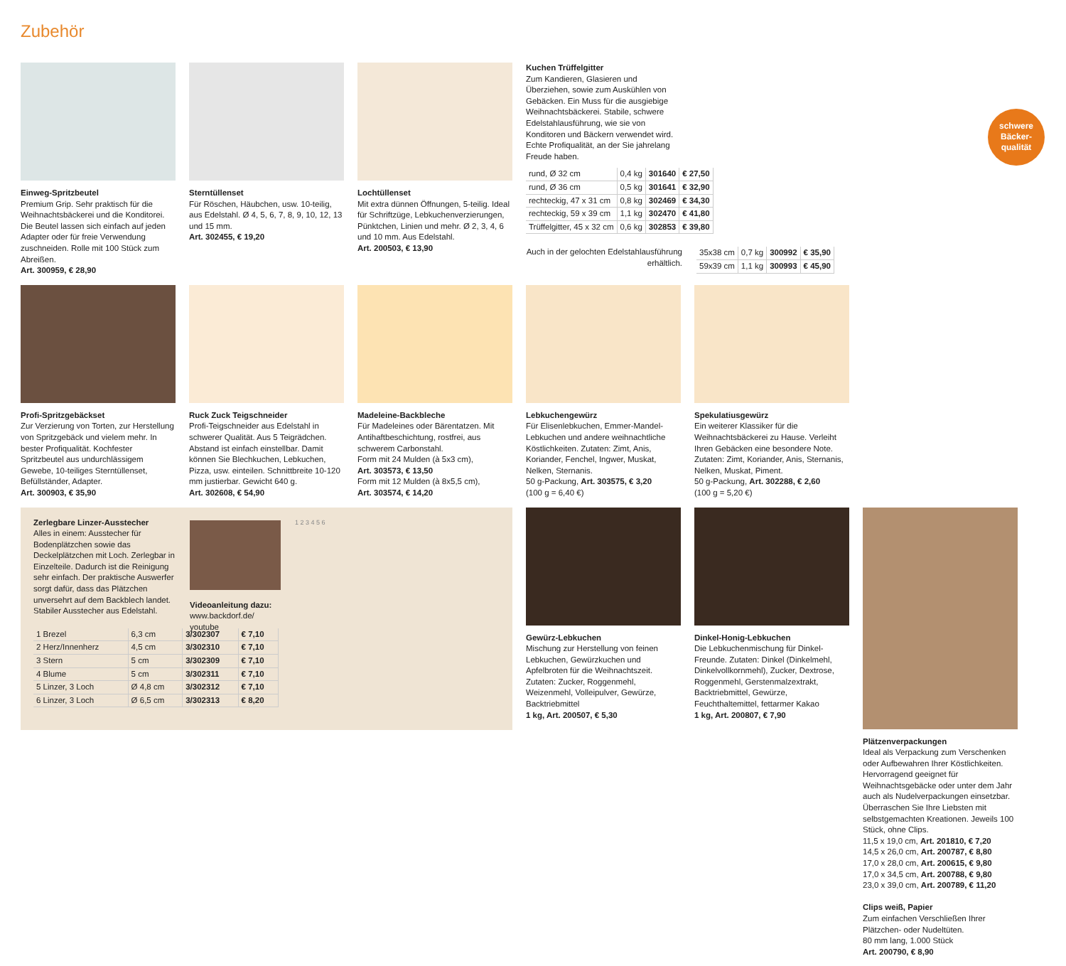Zubehör
schwere Bäcker-qualität
Einweg-Spritzbeutel
Premium Grip. Sehr praktisch für die Weihnachtsbäckerei und die Konditorei. Die Beutel lassen sich einfach auf jeden Adapter oder für freie Verwendung zuschneiden. Rolle mit 100 Stück zum Abreißen.
Art. 300959, € 28,90
Sterntüllenset
Für Röschen, Häubchen, usw. 10-teilig, aus Edelstahl. Ø 4, 5, 6, 7, 8, 9, 10, 12, 13 und 15 mm.
Art. 302455, € 19,20
Lochtüllenset
Mit extra dünnen Öffnungen, 5-teilig. Ideal für Schriftzüge, Lebkuchenverzierungen, Pünktchen, Linien und mehr. Ø 2, 3, 4, 6 und 10 mm. Aus Edelstahl.
Art. 200503, € 13,90
Kuchen Trüffelgitter
Zum Kandieren, Glasieren und Überziehen, sowie zum Auskühlen von Gebäcken. Ein Muss für die ausgiebige Weihnachtsbäckerei. Stabile, schwere Edelstahlausführung, wie sie von Konditoren und Bäckern verwendet wird. Echte Profiqualität, an der Sie jahrelang Freude haben.
| rund, Ø 32 cm | 0,4 kg | 301640 | € 27,50 |
| rund, Ø 36 cm | 0,5 kg | 301641 | € 32,90 |
| rechteckig, 47 x 31 cm | 0,8 kg | 302469 | € 34,30 |
| rechteckig, 59 x 39 cm | 1,1 kg | 302470 | € 41,80 |
| Trüffelgitter, 45 x 32 cm | 0,6 kg | 302853 | € 39,80 |
Auch in der gelochten Edelstahlausführung erhältlich.
| 35x38 cm | 0,7 kg | 300992 | € 35,90 |
| 59x39 cm | 1,1 kg | 300993 | € 45,90 |
Profi-Spritzgebäckset
Zur Verzierung von Torten, zur Herstellung von Spritzgebäck und vielem mehr. In bester Profiqualität. Kochfester Spritzbeutel aus undurchlässigem Gewebe, 10-teiliges Sterntüllenset, Befüllständer, Adapter.
Art. 300903, € 35,90
Ruck Zuck Teigschneider
Profi-Teigschneider aus Edelstahl in schwerer Qualität. Aus 5 Teigrädchen. Abstand ist einfach einstellbar. Damit können Sie Blechkuchen, Lebkuchen, Pizza, usw. einteilen. Schnittbreite 10-120 mm justierbar. Gewicht 640 g.
Art. 302608, € 54,90
Madeleine-Backbleche
Für Madeleines oder Bärentatzen. Mit Antihaftbeschichtung, rostfrei, aus schwerem Carbonstahl.
Form mit 24 Mulden (à 5x3 cm),
Art. 303573, € 13,50
Form mit 12 Mulden (à 8x5,5 cm),
Art. 303574, € 14,20
Lebkuchengewürz
Für Elisenlebkuchen, Emmer-Mandel-Lebkuchen und andere weihnachtliche Köstlichkeiten. Zutaten: Zimt, Anis, Koriander, Fenchel, Ingwer, Muskat, Nelken, Sternanis.
50 g-Packung, Art. 303575, € 3,20
(100 g = 6,40 €)
Spekulatiusgewürz
Ein weiterer Klassiker für die Weihnachtsbäckerei zu Hause. Verleiht Ihren Gebäcken eine besondere Note. Zutaten: Zimt, Koriander, Anis, Sternanis, Nelken, Muskat, Piment.
50 g-Packung, Art. 302288, € 2,60
(100 g = 5,20 €)
Plätzenverpackungen
Ideal als Verpackung zum Verschenken oder Aufbewahren Ihrer Köstlichkeiten. Hervorragend geeignet für Weihnachtsgebäcke oder unter dem Jahr auch als Nudelverpackungen einsetzbar. Überraschen Sie Ihre Liebsten mit selbstgemachten Kreationen. Jeweils 100 Stück, ohne Clips.
11,5 x 19,0 cm, Art. 201810, € 7,20
14,5 x 26,0 cm, Art. 200787, € 8,80
17,0 x 28,0 cm, Art. 200615, € 9,80
17,0 x 34,5 cm, Art. 200788, € 9,80
23,0 x 39,0 cm, Art. 200789, € 11,20
Clips weiß, Papier
Zum einfachen Verschließen Ihrer Plätzchen- oder Nudeltüten.
80 mm lang, 1.000 Stück
Art. 200790, € 8,90
Zerlegbare Linzer-Ausstecher
Alles in einem: Ausstecher für Bodenplätzchen sowie das Deckelplätzchen mit Loch. Zerlegbar in Einzelteile. Dadurch ist die Reinigung sehr einfach. Der praktische Auswerfer sorgt dafür, dass das Plätzchen unversehrt auf dem Backblech landet. Stabiler Ausstecher aus Edelstahl.
| 1 Brezel | 6,3 cm | 3/302307 | € 7,10 |
| 2 Herz/Innenherz | 4,5 cm | 3/302310 | € 7,10 |
| 3 Stern | 5 cm | 3/302309 | € 7,10 |
| 4 Blume | 5 cm | 3/302311 | € 7,10 |
| 5 Linzer, 3 Loch | Ø 4,8 cm | 3/302312 | € 7,10 |
| 6 Linzer, 3 Loch | Ø 6,5 cm | 3/302313 | € 8,20 |
Videoanleitung dazu:
www.backdorf.de/ youtube
1 2 3 4 5 6
Gewürz-Lebkuchen
Mischung zur Herstellung von feinen Lebkuchen, Gewürzkuchen und Apfelbroten für die Weihnachtszeit. Zutaten: Zucker, Roggenmehl, Weizenmehl, Volleipulver, Gewürze, Backtriebmittel
1 kg, Art. 200507, € 5,30
Dinkel-Honig-Lebkuchen
Die Lebkuchenmischung für Dinkel-Freunde. Zutaten: Dinkel (Dinkelmehl, Dinkelvollkornmehl), Zucker, Dextrose, Roggenmehl, Gerstenmalzextrakt, Backtriebmittel, Gewürze, Feuchthaltemittel, fettarmer Kakao
1 kg, Art. 200807, € 7,90